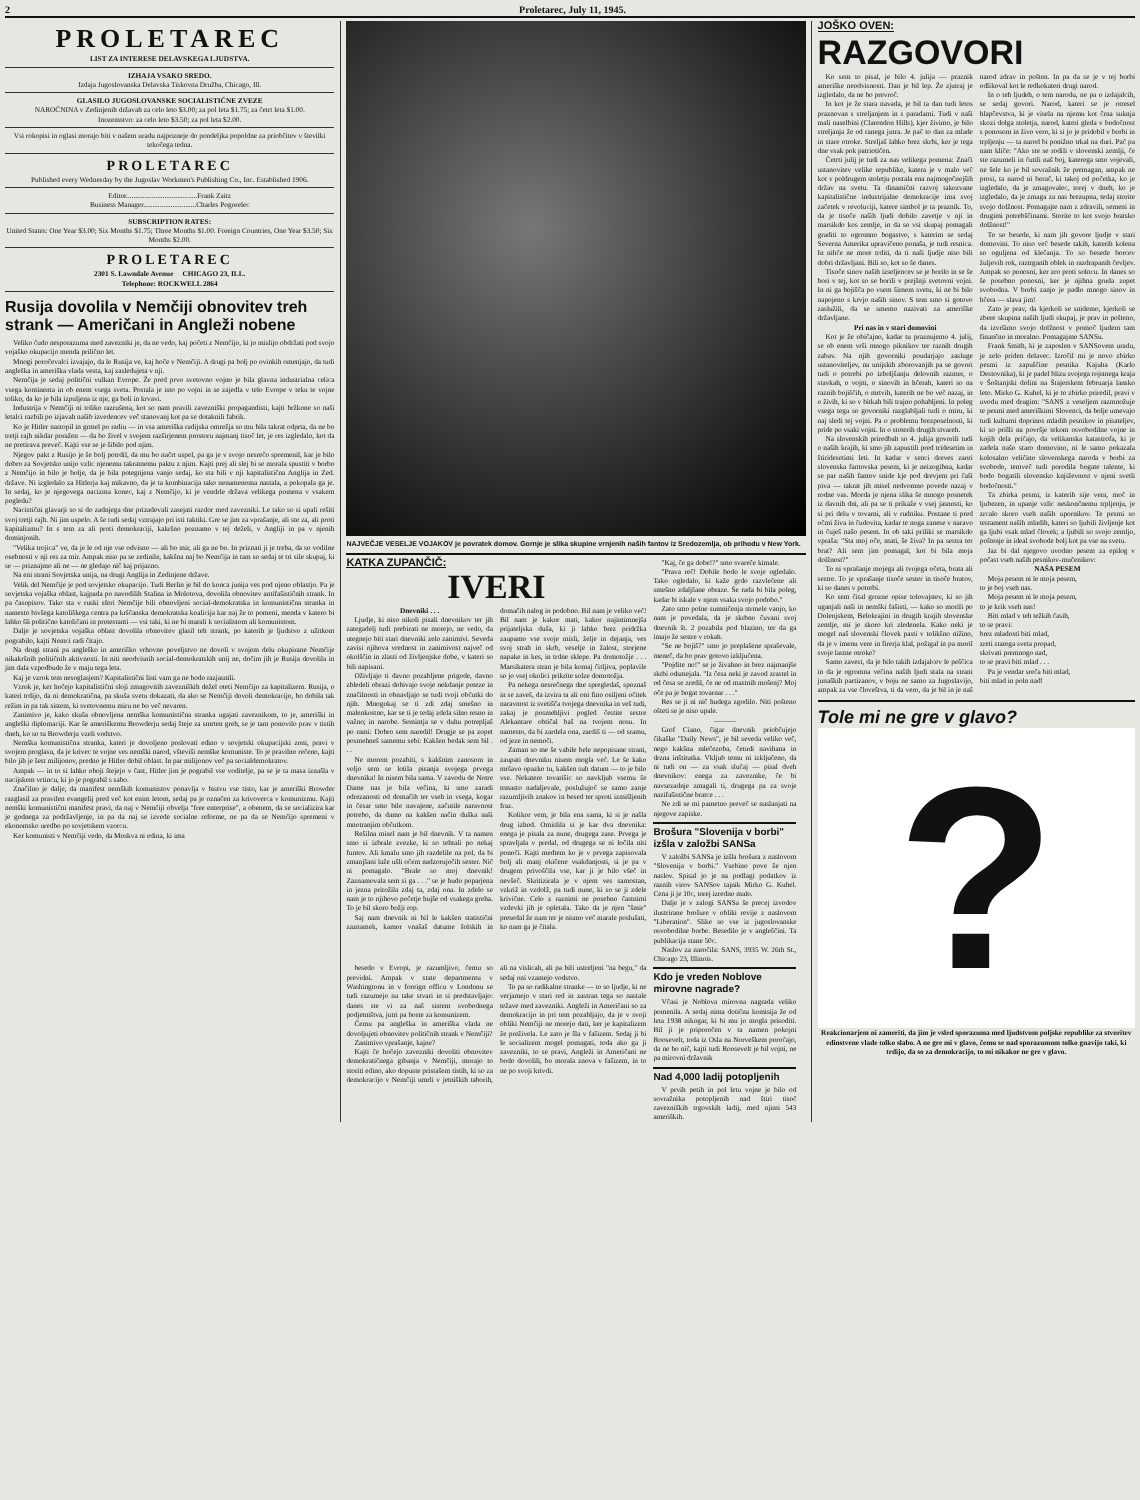2 Proletarec, July 11, 1945.
PROLETAREC
LIST ZA INTERESE DELAVSKEGA LJUDSTVA.
IZHAJA VSAKO SREDO.
Izdaja Jugoslovanska Delavska Tiskovna Družba, Chicago, Ill.
GLASILO JUGOSLOVANSKE SOCIALISTIČNE ZVEZE
NAROČNINA v Zedinjenih državah za celo leto $3.00; za pol leta $1.75; za četrt leta $1.00.
Inozemstvo: za celo leto $3.50; za pol leta $2.00.
Vsi rokopisi in oglasi morajo biti v našem uradu najpozneje do pondeljka popoldne za priobčitev v številki tekočega tedna.
PROLETAREC
Published every Wednesday by the Jugoslav Workmen's Publishing Co., Inc. Established 1906.
Editor.......................................Frank Zaitz
Business Manager.............................Charles Pogorelec
SUBSCRIPTION RATES:
United States: One Year $3.00; Six Months $1.75; Three Months $1.00. Foreign Countries, One Year $3.50; Six Months $2.00.
PROLETAREC
2301 S. Lawndale Avenue CHICAGO 23, ILL.
Telephone: ROCKWELL 2864
Rusija dovolila v Nemčiji obnovitev treh strank — Američani in Angleži nobene
Veliko čudo nesporazuma med zavezniki je, da ne vedo, kaj početi z Nemčijo, ki jo mislijo obdržati pod svojo vojaško okupacijo menda prilično let.
Mnogi poročevalci izvajajo, da le Rusija ve, kaj hoče v Nemčiji. A drugi pa bolj po ovinkih omenjajo, da tudi angleška in ameriška vlada vesta, kaj zasledujeta v nji.
Nemčija je sedaj politični vulkan Evrope. Že pred prvo svetovno vojno je bila glavna industrialna celica vsega kontinenta in ob enem vsega sveta. Postala je isto po vojni in se zajedla v telo Evrope v teku te vojne toliko, da ko je bila izpuljena iz nje, ga bolí in krvavi.
Industrija v Nemčiji ni toliko razrušena, kot so nam pravili zavezniški propagandisti, kajti bržkone so naši letalci razbili po izjavah našib izvedencev več stanovanj kot pa se dotaknili fabrik.
Ko je Hitler nastopil in grmel po radiu — in vsa ameriška radijska omrežja so mu bila takrat odprta, da ne bo tretji rajh nikdar poražen — da bo živel v svojem razširjenem prostoru najmanj tisoč let, je res izgledalo, kot da ne pretirava preveč. Kajti vse se je šibilo pod njim.
Njegov pakt z Rusijo je še bolj potrdil, da mu bo načrt uspel, pa ga je v svojo nesrečo spremenil, kar je bilo dobro za Sovjetsko unijo vzlic njenemu takratnemu paktu z njim. Kajti prej ali slej bi se morala spustiti v borbo z Nemčijo in bilo je bolje, da je bila potegnjena vanjo sedaj, ko sta bili v nji kapitalistična Anglija in Zed. države. Ni izgledalo za Hitlerja kaj mikavno, da je ta kombinacija tako nenamenoma nastala, a pokopala ga je. In sedaj, ko je njegovega nacizma konec, kaj z Nemčijo, ki je vendrle država velikega pomena v vsakem pogledu?
Nacistični glavarji so si do zadnjega dne prizadevali zasejati razdor med zavezniki. Le tako so si upali rešiti svoj tretji rajh. Ni jim uspelo. A še tudi sedaj vztrajajo pri isti taktiki. Gre se jim za vprašanje, ali ste za, ali proti kapitalizmu? In s tem za ali proti demokraciji, kakršno poznamo v tej deželi, v Angliji in pa v njenih dominjonih.
"Velika trojica" ve, da je le od nje vse odvisno — ali bo mir, ali ga ne bo. In priznati ji je treba, da so vodilne osebnosti v nji res za mir. Ampak niso pa se zedinile, kakšna naj bo Nemčija in tam so sedaj te tri sile skupaj, ki se — priznajmo ali ne — ne gledajo nič kaj prijazno.
Na eni strani Sovjetska unija, na drugi Anglija in Zedinjene države.
Velik del Nemčije je pod sovjetsko okupacijo. Tudi Berlin je bil do konca junija ves pod njeno oblastjo. Pa je sovjetska vojaška oblast, kajpada po navodilih Stalina in Molotova, dovolila obnovitev antifašističnih strank. In pa časopisov. Tako sta v ruski sferi Nemčije bili obnovljeni social-demokratska in komunistična stranka in namesto bivšega katoliškega centra pa krščanska demokratska koalicija kar naj že to pomeni, menda v katero bi lahko šli politično katoličani in protestanti — vsi taki, ki ne bi marali k socialistom ali komunistom.
Dalje je sovjetska vojaška oblast dovolila obnovitev glasil teh strank, po katerih je ljudstvo z užitkom pograbilo, kajti Nemci radi čitajo.
Na drugi strani pa angleško in ameriško vrhovno poveljstvo ne dovoli v svojem delu okupirane Nemčije nikakršnih političnih aktivnosti. In niti neodvisnih social-demokratskih unij ne, dočim jih je Rusija dovolila in jim dala vzpodbudo že v maju tega leta.
Kaj je vzrok tem nesoglasjem? Kapitalistični listi vam ga ne bodo razjasnili.
Vzrok je, ker hočejo kapitalistični sloji zmagovitih zavezniških dežel oteti Nemčijo za kapitalizem. Rusija, o kateri trdijo, da ni demokratična, pa skuša svetu dokazati, da ako se Nemčiji dovoli demokracijo, bo dobila tak režim in pa tak sistem, ki svetovnemu miru ne bo več nevaren.
Zanimivo je, kako skuša obnovljena nemška komunistična stranka ugajati zaveznikom, to je, ameriški in angleški diplomaciji. Kar še ameriškemu Browderju sedaj šteje za smrten greh, se je tam ponovilo prav v tistih dneh, ko so tu Browderju vzeli vodstvo.
Nemška komunistična stranka, kateri je dovoljeno poslovati edino v sovjetski okupacijski zoni, pravi v svojem proglasu, da je krivec te vojne ves nemški narod, všteviši nemške komuniste. To je pravilno rečeno, kajti bilo jih je šest milijonov, predno je Hitler dobil oblast. In par milijonov več pa socialdemokratov.
Ampak — in to si lahko oboji štejejo v čast, Hitler jim je pograbil vse voditelje, pa se je ta masa iznašla v nacijskem vrtincu, ki jo je pograbil s sabo.
Značilno je dalje, da manifest nemških komunistov ponavlja v bistvu vse tisto, kar je ameriški Browder razglasil za pravilen evangelij pred več kot enim letom, sedaj pa je označen za krivoverca v komunizmu. Kajti nemški komunistični manifest pravi, da naj v Nemčiji obvelja "free enterprise", a obenem, da se socializira kar je godnega za podržavljenje, in pa da naj se izvede socialne reforme, ne pa da se Nemčijo spremeni v ekonomsko uredbo po sovjetskem vzorcu.
Ker komunisti v Nemčiji vedo, da Moskva ni edina, ki ima
NAJVEČJE VESELJE VOJAKOV je povratek domov. Gornje je slika skupine vrnjenih naših fantov iz Sredozemlja, ob prihodu v New York.
KATKA ZUPANČIČ:
IVERI
Dnevniki . . .
Ljudje, ki niso nikoli pisali dnevnikov ter jih zategadelj tudi prebirati ne morejo, ne vedo, da utegnejo biti stari dnevniki zelo zanimivi. Seveda zavisi njihova vrednost in zanimivost največ od okolščin in zlasti od življenjske dobe, v kateri so bili napisani.
Oživljajo ti davno pozabljene prigode, davno zbledeli obrazi dobivajo svoje nekdanje poteze in značilnosti in obnavljajo se tudi tvoji občutki do njih. Mnogokaj se ti zdi zdaj smešno in malenkostno, kar se ti je tedaj zdela silno resno in važno; in narobe. Semintja se v duhu potrepljaš po rami: Dobro sem naredil! Drugje se pa zopet posmehneš samemu sebi: Kakšen bedak sem bil . . .
Ne morem pozabiti, s kakšnim zanosom in voljo sem se lotila pisanja svojega prvega dnevnika! In nisem bila sama. V zavodu de Notre Dame nas je bila večina, ki smo zaradi odrezanosti od domačih ter vseh in vsega, kogar in česar smo bile navajene, začutile naravnost potrebo, da damo na kakšen način duška naši mnotranjim občutkom.
Rešilna misel nam je bil dnevnik. V ta namen smo si izbrale zvezke, ki so tehtali po nekaj funtov. Ali kmalu smo jih razdelile na pol, da bi zmanjšani laže ušli očem nadzorujočih sester. Nič ni pomagalo. "Brale so moj dnevnik! Zaznamovala sem si ga . . ." se je hudo poparjena in jezna pritožila zdaj ta, zdaj ona. In zdelo se nam je to njihovo početje hujše od vsakega greha. To je bil skoro božji rop.
Saj nam dnevnik ni bil le kakšen statistični zaznamek, kamor vnašaš datume šolskih in domačih nalog in podobno. Bil nam je veliko več! Bil nam je kakor mati, kakor najintimnejša prijateljska duša, ki ji lahko brez pridržka zaupamo vse svoje misli, želje in dejanja, ves svoj strah in skrb, veselje in žalost, storjene napake in kes, in trdne sklepe. Pa domotožje . . . Marsikatera stran je bila komaj čitljiva, poplavile so jo vsej okolici prikrite solze domotožja.
Pa nekega nesrečnega dne spregledaš, spoznaš in se zaveš, da izvira ta ali oni fino osiljeni očitek naravnost iz svetišča tvojega dnevnika in veš tudi, zakaj je posmehljivi pogled čestite sestre Alekantare obtičal baš na tvojem nosu. In namesto, da bi zardela ona, zardiš ti — od sramu, od jeze in nemoči.
Zaman so me še vabile bele nepopisane strani, zaupati dnevniku nisem mogla več. Le še kako mršavo opazko tu, kakšen suh datum — to je bilo vse. Nekatere tovarišic so navkljub vsemu še trmasto nadaljevale, poslužujoč se samo zanje razumljivih znakov in besed ter sproti izmišljenih fraz.
Kolikor vem, je bila ena sama, ki si je našla drug izhod. Omislila si je kar dva dnevnika: enega je pisala za nune, drugega zase. Prvega je spravljala v predal, od drugega se ni ločila niti ponoči. Kajti medtem ko je v prvega zapisovala bolj ali manj okičene vsakdanjosti, si je pa v drugem privoščila vse, kar ji je bilo všeč in nevšeč. Skritizirala je v njem ves samostan, vzkriž in vzdolž, pa tudi nune, ki so se ji zdele krivične. Celo z raznimi ne posebno častnimi vzdevki jih je opletala. Tako da je njen "šmir" presedal že nam ter je nismo več marale poslušati, ko nam ga je čitala.
"Kaj, če ga dobe!?" smo svareče kimale.
"Prava reč! Dobile bodo le svoje ogledalo. Tako ogledalo, ki kaže grdo razvlečene ali smešno zdaljšane obraze. Še rada bi bila poleg, kadar bi iskale v njem vsaka svojo podobo."
Zato smo polne sumničenja strmele vanjo, ko nam je povedala, da je skrbno čuvani svoj dnevnik št. 2 pozabila pod blazino, ter da ga imajo že sestre v rokah.
"Se ne bojiš?" smo jo preplašene spraševale, meneč, da bo prav gotovo izključena.
"Pojdite no!" se je živahno in brez najmanjše skrbi odsmejala. "Iz česa neki je zavod zrastel in od česa se zredil, če ne od mastnih mošenj? Moj oče pa je bogat tovarnar . . ."
Res se ji ni nič hudega zgodilo. Niti pošteno ošteti se je niso upale.
———
Grof Ciano, čigar dnevnik priobčujejo čikaške "Daily News", je bil seveda veliko več, nego kakšna mlečezoba, četudi navihana in drzna inštitutka. Vkljub temu ni izključeno, da ni tudi on — za vsak slučaj — pisal dveh dnevnikov: enega za zaveznike, če bi navsezadnje zmagali ti, drugega pa za svoje nazifašistične bratce . . .
Ne zdi se mi pametno preveč se naslanjati na njegove zapiske.
Brošura "Slovenija v borbi" izšla v založbi SANSa
V založbi SANSa je izšla brošura z naslovom "Slovenija v borbi." Vsebino pove že njen naslov. Spisal jo je na podlagi podatkov iz raznih virov SANSov tajnik Mirko G. Kuhel. Cena ji je 10c, torej izredno malo.
Dalje je v zalogi SANSa še precej izvodov ilustrirane brošure v obliki revije z naslovom "Liberation". Slike so vse iz jugoslovanske osvobodilne borbe. Besedilo je v angleščini. Ta publikacija stane 50c.
Naslov za naročila: SANS, 3935 W. 26th St., Chicago 23, Illinois.
besedo v Evropi, je razumljivo, čemu so previdni. Ampak v state departmentu v Washingtonu in v foreign officu v Londonu se tudi razumejo na take stvari in si predstavljajo: danes ste vi za naš sistem svobodnega podjetništva, jutri pa boste za komunizem.
Čemu pa angleška in ameriška vlada ne dovoljujeti obnovitev političnih strank v Nemčiji?
Zanimivo vprašanje, kajne?
Kajti če hočejo zavezniki dovoliti obnovitev demokratičnega gibanja v Nemčiji, morajo to storiti edino, ako dopuste pristašem tistih, ki so za demokracijo v Nemčiji umrli v jetniških taborih, ali na vislicah, ali pa bili ustreljeni "na begu," da sedaj oni vzamejo vodstvo.
To pa so radikalne stranke — to so ljudje, ki ne verjamejo v stari red in zastran tega so nastale težave med zavezniki. Angleži in Američani so za demokracijo in pri tem pozabljajo, da je v svoji obliki Nemčiji ne morejo dati, ker je kapitalizem že preživela. Le zato je šla v fašizem. Sedaj ji bi le socializem mogel pomagati, toda ako ga ji zavezniki, to se pravi, Angleži in Američani ne bodo dovolili, bo morala znova v fašizem, in to ne po svoji krivdi.
Kdo je vreden Noblove mirovne nagrade?
Včasi je Noblova mirovna nagrada veliko pomenila. A sedaj nima dotična komisija že od leta 1938 nikogar, ki bi mu jo mogla prisoditi. Bil ji je priporočen v ta namen pokojni Roosevelt, toda iz Osla na Norveškem poročajo, da ne bo nič, kajti tudi Roosevelt je bil vojni, ne pa mirovni državnik
Nad 4,000 ladij potopljenih
V prvih petih in pol letu vojne je bilo od sovražnika potopljenih nad štiri tisoč zavezniških trgovskih ladij, med njimi 543 ameriških.
JOŠKO OVEN:
RAZGOVORI
Ko sem to pisal, je bilo 4. julija — praznik ameriške neodvisnosti. Dan je bil lep. Že zjutraj je izgledalo, da ne bo prevroč.
In kot je že stara navada, je bil ta dan tudi letos praznovan s streljanjem in s paradami. Tudi v naši mali naselbini (Clarendon Hills), kjer živimo, je bilo streljanja že od ranega jutra. Je pač to dan za mlade in stare otroke. Streljaš lahko brez skrbi, ker je tega dne vsak pok patriotičen.
Četrti julij je tudi za nas velikega pomena: Znači ustanovitev velike republike, katera je v malo več kot v poldrugem stoletju postala ena najmogočnejših držav na svetu. Ta dinamični razvoj takozvane kapitalistične industrijalne demokracije ima svoj začetek v revoluciji, katere simbol je ta praznik. To, da je tisoče naših ljudi dobilo zavetje v nji in marsikdo kos zemlje, in da so vsi skupaj pomagali graditi to ogromno bogastvo, s katerim se sedaj Severna Amerika upravičeno ponaša, je tudi resnica. In nihče ne more trditi, da ti naši ljudje niso bili dobri državljani. Bili so, kot so še danes.
Tisoče sinov naših izseljencev se je borilo in se še bori v tej, kot so se borili v prejšnji svetovni vojni. In ni ga bojišča po vsem širnem svetu, ki ne bi bilo napojeno s krvjo naših sinov. S tem smo si gotovo zaslužili, da se smemo nazivati za ameriške državljane.
Pri nas in v stari domovini
Kot je že običajno, kadar tu praznujemo 4. julij, se ob enem vrši mnogo piknikov ter raznih drugih zabav. Na njih govorniki poudarjajo zasluge ustanoviteljev, na unijskih zborovanjih pa se govori tudi o potrebi po izboljšanju delovnih razmer, o stavkah, o vojni, o sinovih in hčerah, kateri so na raznih bojiščih, o mrtvih, katerih ne bo več nazaj, in o živih, ki so v bitkah bili trajno pohabljeni. In poleg vsega tega so govorniki razglabljali tudi o miru, ki naj sledi tej vojni. Pa o problemu brezposelnosti, ki pride po vsaki vojni. In o stoterih drugih stvareh.
Na slovenskih priredbah so 4. julija govorili tudi o naših krajih, ki smo jih zapustili pred tridesetim in štiridesetimi leti. In kadar v senci dreves zaori slovenska fantovska pesem, ki je neizogibna, kadar se par naših fantov snide kje pod drevjem pri čaši piva — takrat jih misel nedvomno povede nazaj v rodne vas. Morda je njena slika še mnogo posnetek iz davnih dni, ali pa se ti prikaže v vsej jasnosti, ko si pri delu v tovarni, ali v rudniku. Postane ti pred očmi živa in čudovita, kadar te noga zanese v naravo in čuješ našo pesem. In ob taki priliki se marsikdo vpraša: "Sta moj oče, mati, še živa? In pa sestra ter brat? Ali sem jim pomagal, kot bi bila moja dolžnost?"
To ni vprašanje mojega ali tvojega očeta, brata ali sestre. To je vprašanje tisoče sester in tisoče bratov, ki so danes v potrebi.
Ko sem čital grozne opise tolovajstev, ki so jih uganjali naši in nemški fašisti, — kako so morili po Dolenjskem, Belokrajini in drugih krajih slovenske zemlje, mi je skoro kri zledenela. Kako neki je mogel naš slovenski človek pasti v tolikšno nižino, da je v imenu vere in firerja klal, požigal in pa moril svoje lastne otroke?
Samo zavest, da je bilo takih izdajalcev le peščica in da je ogromna večina naših ljudi stala na strani junaških partizanov, v boju ne samo za Jugoslavijo, ampak za vse človeštva, ti da vero, da je bil in je naš narod zdrav in pošten. In pa da se je v tej borbi odlikoval kot le redkokateri drugi narod.
In o teh ljudeh, o tem narodu, ne pa o izdajalcih, se sedaj govori. Narod, kateri se je otresel hlapčevstva, ki je visela na njemu kot črna suknja skozi dolga stoletja, narod, kateri gleda v bodočnost s ponosom in živo vero, ki si jo je pridobil v borbi in trpljenju — ta narod bi ponižno trkal na duri. Pač pa nam kliče: "Ako ste se rodili v slovenski zemlji, če ste razumeli in čutili naš boj, katerega smo vojevali, ne šele ko je bil sovražnik že premagan, ampak ne prosi, ta narod ni berač, ki takoj od početka, ko je izgledalo, da je zmagovalec, torej v dneh, ko je izgledalo, da je zmaga za nas brezupna, tedaj storite svojo dolžnost. Pomagajte nam z zdravili, semeni in drugimi potrebščinami. Storite to kot svojo bratsko dolžnost!"
To so besede, ki nam jih govore ljudje v stari domovini. To niso več besede takih, katerih kolena so oguljena od klečanja. To so besede borcev žuljevih rok, raztrganih oblek in razdrapanih čevljev. Ampak so ponosni, ker zro proti solncu. In danes so še posebno ponosni, ker je njihna gruda zopet svobodna. V borbi zanjo je padlo mnogo sinov in hčera — slava jim!
Zato je prav, da kjerkoli se snidemo, kjerkoli se zbere skupina naših ljudi skupaj, je prav in pošteno, da izvršimo svojo dolžnost v pomoč ljudem tam finančno in moralno. Pomagajmo SANSu.
Frank Smith, ki je zaposlen v SANSovem uradu, je zelo priden delavec. Izročil mi je novo zbirko pesmi iz zapuščine pesnika Kajuha (Karlo Destovnika), ki je padel blizu svojega rojstnega kraja v Šoštanjski dolini na Štajerskem februarja lansko leto. Mirko G. Kuhel, ki je to zbirko priredil, pravi v uvodu med drugim: "SANS z veseljem razmnožuje te pesmi med ameriškimi Slovenci, da bolje umevajo tudi kulturni doprinos mladih pesnikov in pisateljev, ki so prišli na površje tekom osvobodilne vojne in kojih dela pričajo, da velikanska katastrofa, ki je zadela našo staro domovino, ni le samo pokazala kolosalno veličino slovenskega naroda v borbi za svobodo, temveč tudi porodila bogate talente, ki bodo bogatili slovensko književnost v njeni svetli bodočnosti."
Ta zbirka pesmi, iz katerih sije vera, moč in ljubezen, in upanje vzlic neskončnemu trpljenju, je zrcalo skoro vseh naših upornikov. Te pesmi so testament naših mladih, kateri so ljubili življenje kot ga ljubi vsak mlad človek; a ljubili so svojo zemljo, poštenje in ideal svobode bolj kot pa vse na svetu.
Jaz bi dal njegovo uvodno pesem za epilog v počast vseh naših pesnikov-mučenikov:
NAŠA PESEM
Moja pesem ni le moja pesem,
to je boj vseh nas.
Moja pesem ni le moja pesem,
to je krik vseh nas!
Biti mlad v teh težkih časih,
to se pravi:
brez mladosti biti mlad,
zreti starega sveta propad,
skrivati premnogo nad,
to se pravi biti mlad . . .
Pa je vendar sreča biti mlad,
biti mlad in poln nad!
Tole mi ne gre v glavo?
?
Reakcionarjem ni zameriti, da jim je vsled sporazuma med ljudstvom poljske republike za stvoritev edinstvene vlade tolko slabo. A ne gre mi v glavo, čemu se nad sporazumom tolko gnavijo taki, ki trdijo, da so za demokracijo, to mi nikakor ne gre v glavo.